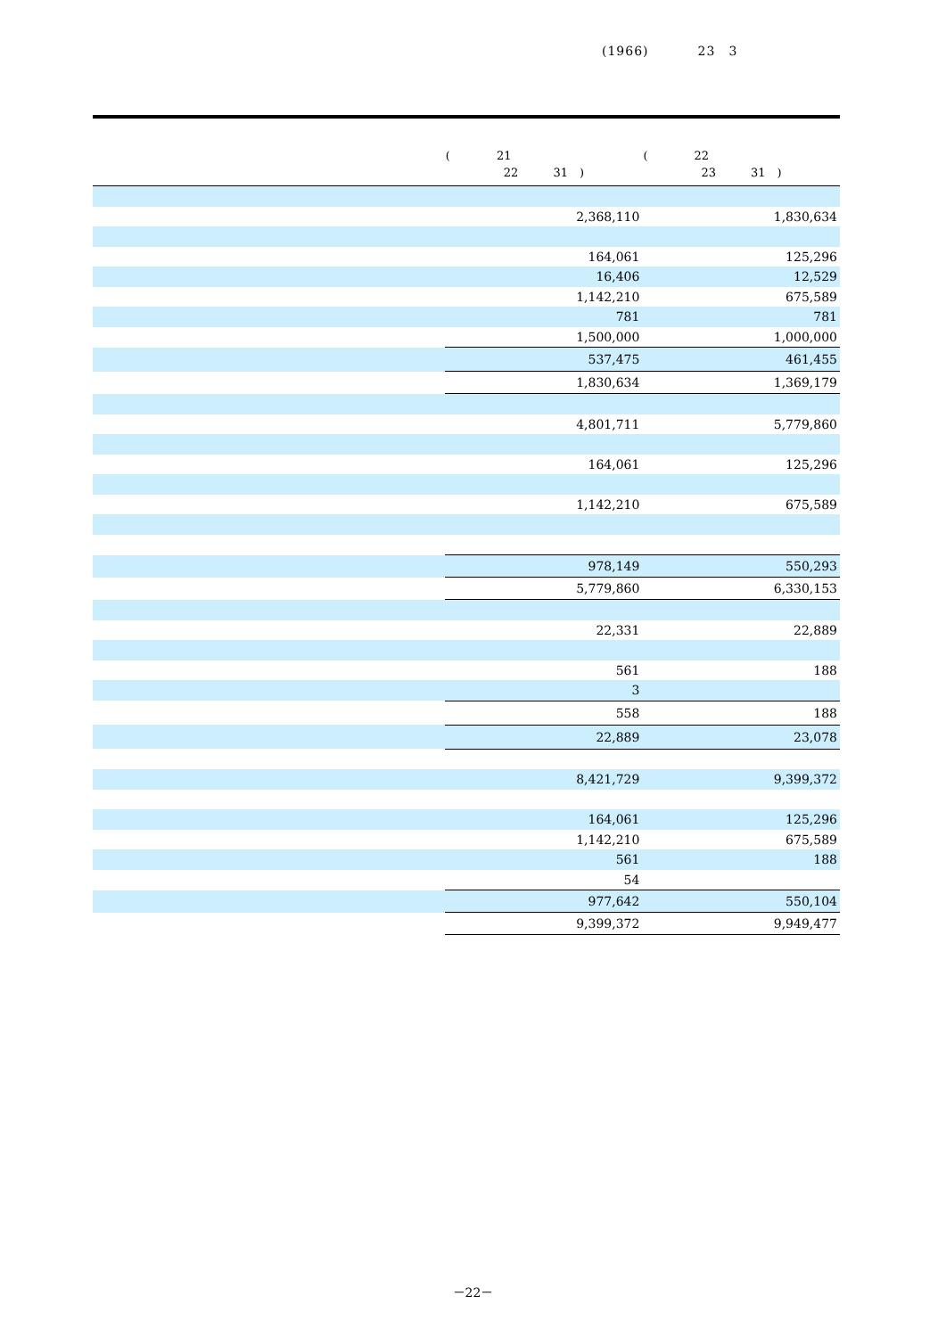(1966) 23　3
| | ( 21 22 31 ) | ( 22 23 31 ) |
| --- | --- | --- |
| | 2,368,110 | 1,830,634 |
| | 164,061 | 125,296 |
| | 16,406 | 12,529 |
| | 1,142,210 | 675,589 |
| | 781 | 781 |
| | 1,500,000 | 1,000,000 |
| | 537,475 | 461,455 |
| | 1,830,634 | 1,369,179 |
| | 4,801,711 | 5,779,860 |
| | 164,061 | 125,296 |
| | 1,142,210 | 675,589 |
| | 978,149 | 550,293 |
| | 5,779,860 | 6,330,153 |
| | 22,331 | 22,889 |
| | 561 | 188 |
| | 3 | |
| | 558 | 188 |
| | 22,889 | 23,078 |
| | 8,421,729 | 9,399,372 |
| | 164,061 | 125,296 |
| | 1,142,210 | 675,589 |
| | 561 | 188 |
| | 54 | |
| | 977,642 | 550,104 |
| | 9,399,372 | 9,949,477 |
－22－